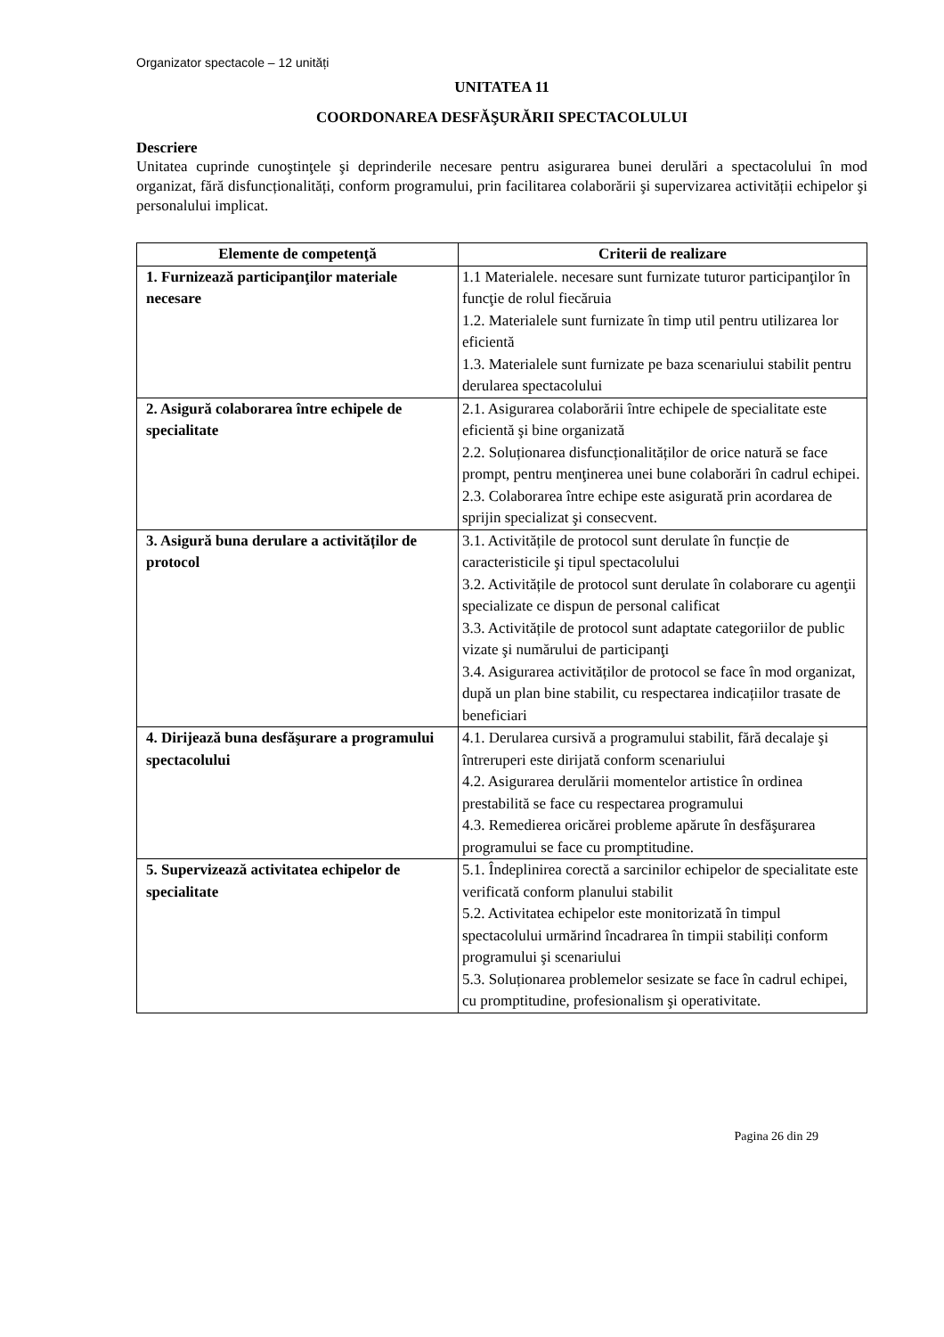Organizator spectacole – 12 unități
UNITATEA 11
COORDONAREA DESFĂŞURĂRII SPECTACOLULUI
Descriere
Unitatea cuprinde cunoştinţele şi deprinderile necesare pentru asigurarea bunei derulări a spectacolului în mod organizat, fără disfuncționalități, conform programului, prin facilitarea colaborării şi supervizarea activității echipelor şi personalului implicat.
| Elemente de competenţă | Criterii de realizare |
| --- | --- |
| 1. Furnizează participanţilor materiale necesare | 1.1 Materialele. necesare sunt furnizate tuturor participanţilor în funcţie de rolul fiecăruia 1.2. Materialele sunt furnizate în timp util pentru utilizarea lor eficientă 1.3. Materialele sunt furnizate pe baza scenariului stabilit pentru derularea spectacolului |
| 2. Asigură colaborarea între echipele de specialitate | 2.1. Asigurarea colaborării între echipele de specialitate este eficientă şi bine organizată 2.2. Soluționarea disfuncționalităților de orice natură se face prompt, pentru menţinerea unei bune colaborări în cadrul echipei. 2.3. Colaborarea între echipe este asigurată prin acordarea de sprijin specializat şi consecvent. |
| 3. Asigură buna derulare a activităților de protocol | 3.1. Activitățile de protocol sunt derulate în funcție de caracteristicile şi tipul spectacolului 3.2. Activitățile de protocol sunt derulate în colaborare cu agenţii specializate ce dispun de personal calificat 3.3. Activitățile de protocol sunt adaptate categoriilor de public vizate şi numărului de participanţi 3.4. Asigurarea activităților de protocol se face în mod organizat, după un plan bine stabilit, cu respectarea indicațiilor trasate de beneficiari |
| 4. Dirijează buna desfăşurare a programului spectacolului | 4.1. Derularea cursivă a programului stabilit, fără decalaje şi întreruperi este dirijată conform scenariului 4.2. Asigurarea derulării momentelor artistice în ordinea prestabilită se face cu respectarea programului 4.3. Remedierea oricărei probleme apărute în desfăşurarea programului se face cu promptitudine. |
| 5. Supervizează activitatea echipelor de specialitate | 5.1. Îndeplinirea corectă a sarcinilor echipelor de specialitate este verificată conform planului stabilit 5.2. Activitatea echipelor este monitorizată în timpul spectacolului urmărind încadrarea în timpii stabiliți conform programului şi scenariului 5.3. Soluționarea problemelor sesizate se face în cadrul echipei, cu promptitudine, profesionalism şi operativitate. |
Pagina 26 din 29